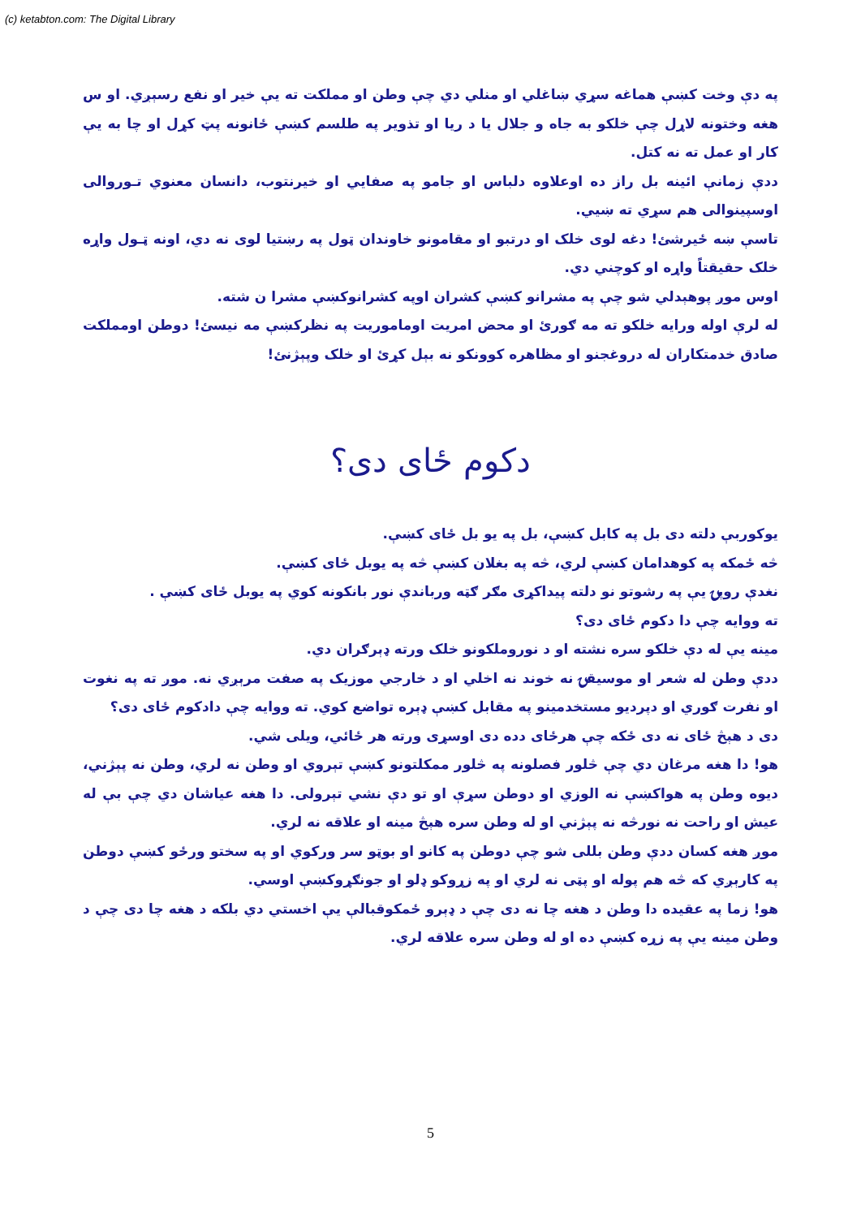(c) ketabton.com: The Digital Library
په دې وخت کښې هماغه سړي ښاغلي او منلي دي چې وطن او مملکت ته يې خير او نفع رسېږي. او س هغه وختونه لاړل چې خلکو به جاه و جلال يا د ريا او تذوير په طلسم کښې ځانونه پټ کړل او چا به يې کار او عمل ته نه کتل.
ددې زمانې ائينه بل راز ده اوعلاوه دلباس او جامو په صفايي او خيرنتوب، دانسان معنوي تـوروالی اوسپينوالی هم سړي ته ښيي.
تاسې ښه ځيرشئ! دغه لوی خلک او درتبو او مقامونو خاوندان ټول په رښتيا لوی نه دي، اونه ټـول واړه خلک حقيقتاً واړه او کوچني دي.
اوس موږ پوهېدلي شو چې په مشرانو کښې کشران اوپه کشرانوکښې مشرا ن شته.
له لرې اوله ورايه خلکو ته مه ګورئ او محض امريت اوماموريت په نظرکښې مه نيسئ! دوطن اومملکت صادق خدمتکاران له دروغجنو او مظاهره کوونکو نه بېل کړئ او خلک وپېژنئ!
دکوم ځای دی؟
يوکوربې دلته دی بل په کابل کښې، بل په يو بل ځای کښې.
څه ځمکه په کوهدامان کښې لري، څه په بغلان کښې څه په يوبل ځای کښې.
نغدې روپۍ يې په رشوتو نو دلته پيداکړی مګر ګټه ورباندې نور بانکونه کوي په يوبل ځای کښې .
ته ووايه چې دا دکوم ځای دی؟
مينه يې له دې خلکو سره نشته او د نوروملکونو خلک ورته ډېرګران دي.
ددې وطن له شعر او موسيقۍ نه خوند نه اخلي او د خارجي موزيک په صفت مرېږي نه. موږ ته په نغوت او نفرت ګوري او دپرديو مستخدمينو په مقابل کښې ډېره تواضع کوي. ته ووايه چې دادکوم ځای دی؟
دی د هېڅ ځای نه دی ځکه چې هرځای دده دی اوسړی ورته هر ځائي، ويلی شي.
هو! دا هغه مرغان دي چې څلور فصلونه په څلور ممکلتونو کښې تېروي او وطن نه لري، وطن نه پېژني، ديوه وطن په هواکښې نه الوزي او دوطن سړې او تو دې نشي تېرولی. دا هغه عياشان دي چې بې له عيش او راحت نه نورڅه نه پېژني او له وطن سره هېڅ مينه او علاقه نه لري.
موږ هغه کسان ددې وطن بللی شو چې دوطن په کانو او بوټو سر ورکوي او په سختو ورځو کښې دوطن په کارېږي که څه هم پوله او پټی نه لري او په زړوکو ډلو او جونګړوکښې اوسي.
هو! زما په عقيده دا وطن د هغه چا نه دی چې د ډېرو ځمکوقبالې يې اخستي دي بلکه د هغه چا دی چې د وطن مينه يې په زړه کښې ده او له وطن سره علاقه لري.
5